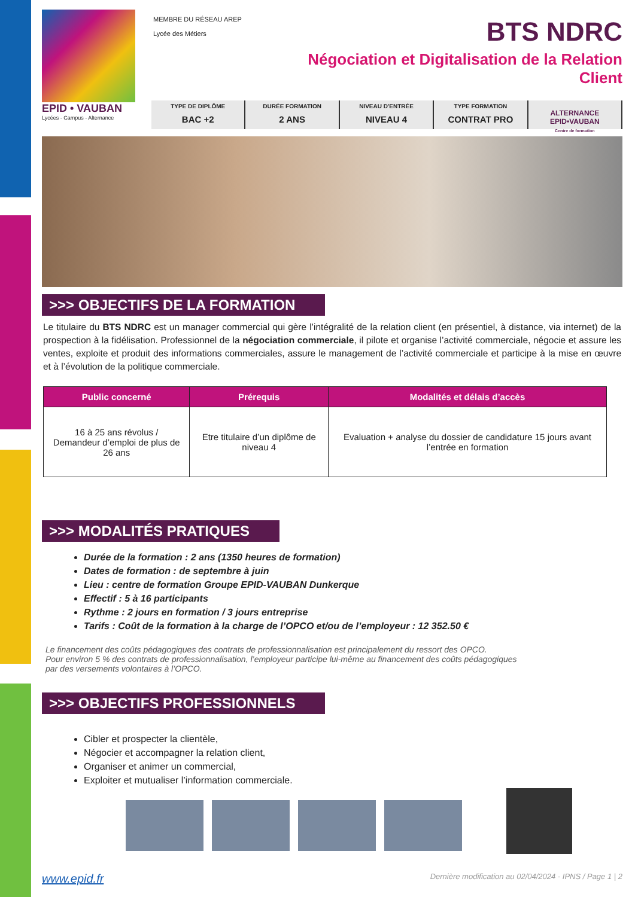EPID • VAUBAN
Lycées - Campus - Alternance
MEMBRE DU RÉSEAU AREP
Lycée des Métiers
BTS NDRC
Négociation et Digitalisation de la Relation Client
TYPE DE DIPLÔME
BAC +2
DURÉE FORMATION
2 ANS
NIVEAU D'ENTRÉE
NIVEAU 4
TYPE FORMATION
CONTRAT PRO
ALTERNANCE EPID•VAUBAN
Centre de formation
>>> OBJECTIFS DE LA FORMATION
Le titulaire du BTS NDRC est un manager commercial qui gère l’intégralité de la relation client (en présentiel, à distance, via internet) de la prospection à la fidélisation. Professionnel de la négociation commerciale, il pilote et organise l’activité commerciale, négocie et assure les ventes, exploite et produit des informations commerciales, assure le management de l’activité commerciale et participe à la mise en œuvre et à l’évolution de la politique commerciale.
| Public concerné | Prérequis | Modalités et délais d’accès |
| --- | --- | --- |
| 16 à 25 ans révolus / Demandeur d’emploi de plus de 26 ans | Etre titulaire d’un diplôme de niveau 4 | Evaluation + analyse du dossier de candidature 15 jours avant l’entrée en formation |
>>> MODALITÉS PRATIQUES
Durée de la formation : 2 ans (1350 heures de formation)
Dates de formation : de septembre à juin
Lieu : centre de formation Groupe EPID-VAUBAN Dunkerque
Effectif : 5 à 16 participants
Rythme : 2 jours en formation / 3 jours entreprise
Tarifs : Coût de la formation à la charge de l’OPCO et/ou de l’employeur : 12 352.50 €
Le financement des coûts pédagogiques des contrats de professionnalisation est principalement du ressort des OPCO.
Pour environ 5 % des contrats de professionnalisation, l’employeur participe lui-même au financement des coûts pédagogiques
par des versements volontaires à l’OPCO.
>>> OBJECTIFS PROFESSIONNELS
Cibler et prospecter la clientèle,
Négocier et accompagner la relation client,
Organiser et animer un commercial,
Exploiter et mutualiser l’information commerciale.
www.epid.fr Dernière modification au 02/04/2024 - IPNS / Page 1 | 2